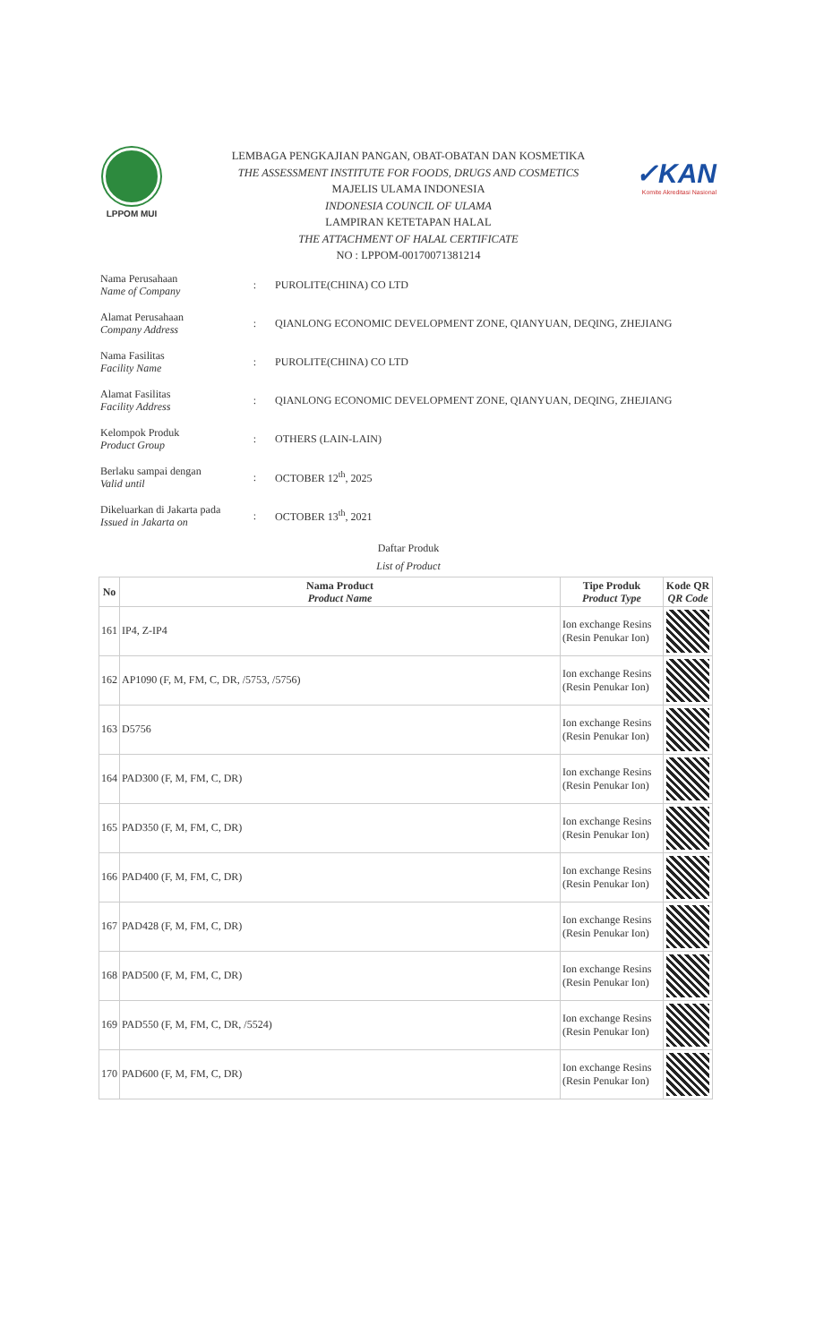LPPOM MUI
✓KAN
Komite Akreditasi Nasional
LEMBAGA PENGKAJIAN PANGAN, OBAT-OBATAN DAN KOSMETIKA
THE ASSESSMENT INSTITUTE FOR FOODS, DRUGS AND COSMETICS
MAJELIS ULAMA INDONESIA
INDONESIA COUNCIL OF ULAMA
LAMPIRAN KETETAPAN HALAL
THE ATTACHMENT OF HALAL CERTIFICATE
NO : LPPOM-00170071381214
Nama Perusahaan
Name of Company
: PUROLITE(CHINA) CO LTD
Alamat Perusahaan
Company Address
:
QIANLONG ECONOMIC DEVELOPMENT ZONE, QIANYUAN, DEQING, ZHEJIANG
Nama Fasilitas
Facility Name
: PUROLITE(CHINA) CO LTD
Alamat Fasilitas
Facility Address
:
QIANLONG ECONOMIC DEVELOPMENT ZONE, QIANYUAN, DEQING, ZHEJIANG
Kelompok Produk
Product Group
: OTHERS (LAIN-LAIN)
Berlaku sampai dengan
Valid until
: OCTOBER 12<sup>th</sup>, 2025
Dikeluarkan di Jakarta pada
Issued in Jakarta on
: OCTOBER 13<sup>th</sup>, 2021
Daftar Produk
List of Product
| No | Nama Product Product Name | Tipe Produk Product Type | Kode QR QR Code |
| --- | --- | --- | --- |
| 161 | IP4, Z-IP4 | Ion exchange Resins (Resin Penukar Ion) | |
| 162 | AP1090 (F, M, FM, C, DR, /5753, /5756) | Ion exchange Resins (Resin Penukar Ion) | |
| 163 | D5756 | Ion exchange Resins (Resin Penukar Ion) | |
| 164 | PAD300 (F, M, FM, C, DR) | Ion exchange Resins (Resin Penukar Ion) | |
| 165 | PAD350 (F, M, FM, C, DR) | Ion exchange Resins (Resin Penukar Ion) | |
| 166 | PAD400 (F, M, FM, C, DR) | Ion exchange Resins (Resin Penukar Ion) | |
| 167 | PAD428 (F, M, FM, C, DR) | Ion exchange Resins (Resin Penukar Ion) | |
| 168 | PAD500 (F, M, FM, C, DR) | Ion exchange Resins (Resin Penukar Ion) | |
| 169 | PAD550 (F, M, FM, C, DR, /5524) | Ion exchange Resins (Resin Penukar Ion) | |
| 170 | PAD600 (F, M, FM, C, DR) | Ion exchange Resins (Resin Penukar Ion) | |